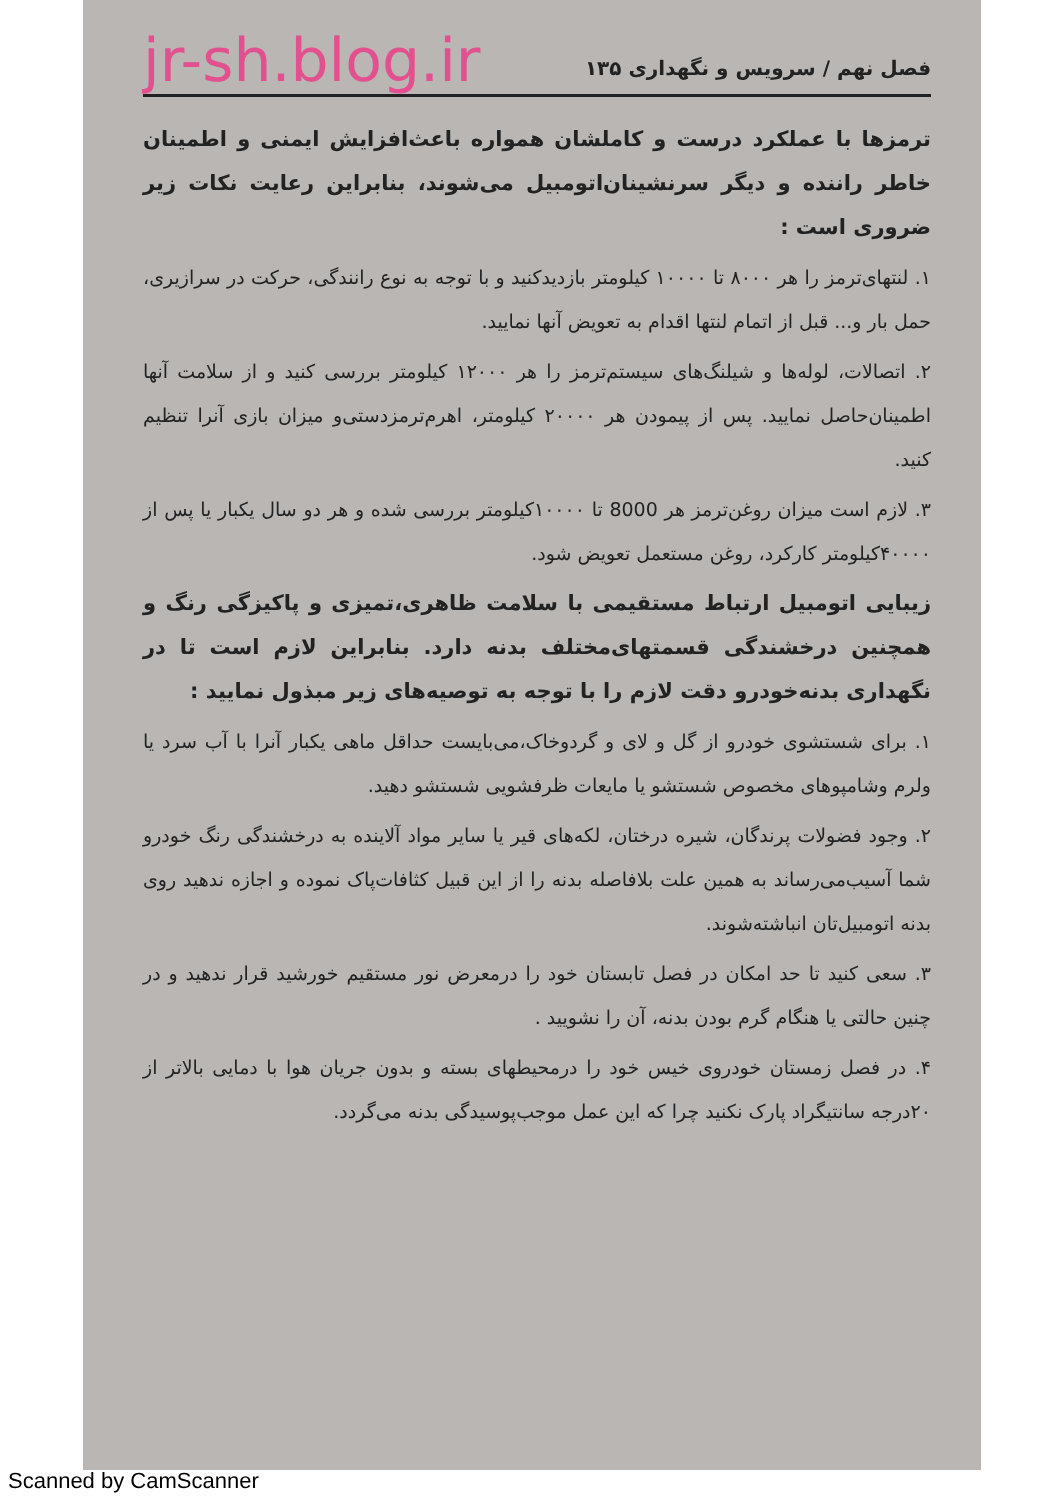فصل نهم / سرویس و نگهداری ۱۳۵ jr-sh.blog.ir
ترمزها با عملکرد درست و کاملشان همواره باعث‌افزایش ایمنی و اطمینان خاطر راننده و دیگر سرنشینان‌اتومبیل می‌شوند، بنابراین رعایت نکات زیر ضروری است :
۱. لنتهای‌ترمز را هر ۸۰۰۰ تا ۱۰۰۰۰ کیلومتر بازدیدکنید و با توجه به نوع رانندگی، حرکت در سرازیری، حمل بار و... قبل از اتمام لنتها اقدام به تعویض آنها نمایید.
۲. اتصالات، لوله‌ها و شیلنگ‌های سیستم‌ترمز را هر ۱۲۰۰۰ کیلومتر بررسی کنید و از سلامت آنها اطمینان‌حاصل نمایید. پس از پیمودن هر ۲۰۰۰۰ کیلومتر، اهرم‌ترمزدستی‌و میزان بازی آنرا تنظیم کنید.
۳. لازم است میزان روغن‌ترمز هر 8000 تا ۱۰۰۰۰کیلومتر بررسی شده و هر دو سال یکبار یا پس از ۴۰۰۰۰کیلومتر کارکرد، روغن مستعمل تعویض شود.
زیبایی اتومبیل ارتباط مستقیمی با سلامت ظاهری،تمیزی و پاکیزگی رنگ و همچنین درخشندگی قسمتهای‌مختلف بدنه دارد. بنابراین لازم است تا در نگهداری بدنه‌خودرو دقت لازم را با توجه به توصیه‌های زیر مبذول نمایید :
۱. برای شستشوی خودرو از گل و لای و گردوخاک،می‌بایست حداقل ماهی یکبار آنرا با آب سرد یا ولرم وشامپوهای مخصوص شستشو یا مایعات ظرفشویی شستشو دهید.
۲. وجود فضولات پرندگان، شیره درختان، لکه‌های قیر یا سایر مواد آلاینده به درخشندگی رنگ خودرو شما آسیب‌می‌رساند به همین علت بلافاصله بدنه را از این قبیل کثافات‌پاک نموده و اجازه ندهید روی بدنه اتومبیل‌تان انباشته‌شوند.
۳. سعی کنید تا حد امکان در فصل تابستان خود را درمعرض نور مستقیم خورشید قرار ندهید و در چنین حالتی یا هنگام گرم بودن بدنه، آن را نشویید .
۴. در فصل زمستان خودروی خیس خود را درمحیطهای بسته و بدون جریان هوا با دمایی بالاتر از ۲۰درجه سانتیگراد پارک نکنید چرا که این عمل موجب‌پوسیدگی بدنه می‌گردد.
Scanned by CamScanner